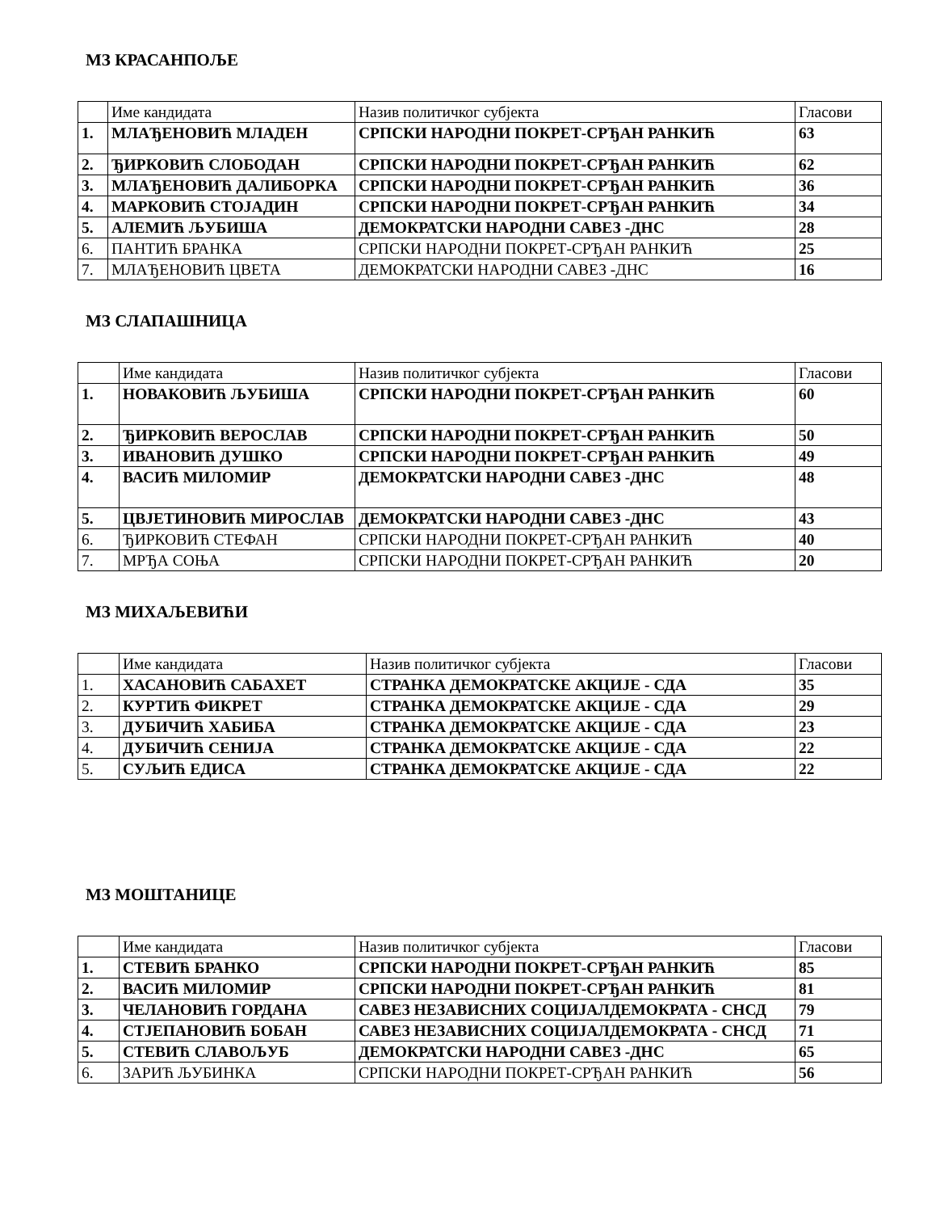МЗ КРАСАНПОЉЕ
| | Име кандидата | Назив политичког субјекта | Гласови |
| 1. | МЛАЂЕНОВИЋ МЛАДЕН | СРПСКИ НАРОДНИ ПОКРЕТ-СРЂАН РАНКИЋ | 63 |
| 2. | ЂИРКОВИЋ СЛОБОДАН | СРПСКИ НАРОДНИ ПОКРЕТ-СРЂАН РАНКИЋ | 62 |
| 3. | МЛАЂЕНОВИЋ ДАЛИБОРКА | СРПСКИ НАРОДНИ ПОКРЕТ-СРЂАН РАНКИЋ | 36 |
| 4. | МАРКОВИЋ СТОЈАДИН | СРПСКИ НАРОДНИ ПОКРЕТ-СРЂАН РАНКИЋ | 34 |
| 5. | АЛЕМИЋ ЉУБИША | ДЕМОКРАТСКИ НАРОДНИ САВЕЗ -ДНС | 28 |
| 6. | ПАНТИЋ БРАНКА | СРПСКИ НАРОДНИ ПОКРЕТ-СРЂАН РАНКИЋ | 25 |
| 7. | МЛАЂЕНОВИЋ ЦВЕТА | ДЕМОКРАТСКИ НАРОДНИ САВЕЗ -ДНС | 16 |
МЗ СЛАПАШНИЦА
| | Име кандидата | Назив политичког субјекта | Гласови |
| 1. | НОВАКОВИЋ ЉУБИША | СРПСКИ НАРОДНИ ПОКРЕТ-СРЂАН РАНКИЋ | 60 |
| 2. | ЂИРКОВИЋ ВЕРОСЛАВ | СРПСКИ НАРОДНИ ПОКРЕТ-СРЂАН РАНКИЋ | 50 |
| 3. | ИВАНОВИЋ ДУШКО | СРПСКИ НАРОДНИ ПОКРЕТ-СРЂАН РАНКИЋ | 49 |
| 4. | ВАСИЋ МИЛОМИР | ДЕМОКРАТСКИ НАРОДНИ САВЕЗ -ДНС | 48 |
| 5. | ЦВЈЕТИНОВИЋ МИРОСЛАВ | ДЕМОКРАТСКИ НАРОДНИ САВЕЗ -ДНС | 43 |
| 6. | ЂИРКОВИЋ СТЕФАН | СРПСКИ НАРОДНИ ПОКРЕТ-СРЂАН РАНКИЋ | 40 |
| 7. | МРЂА СОЊА | СРПСКИ НАРОДНИ ПОКРЕТ-СРЂАН РАНКИЋ | 20 |
МЗ МИХАЉЕВИЋИ
| | Име кандидата | Назив политичког субјекта | Гласови |
| 1. | ХАСАНОВИЋ САБАХЕТ | СТРАНКА ДЕМОКРАТСКЕ АКЦИЈЕ - СДА | 35 |
| 2. | КУРТИЋ ФИКРЕТ | СТРАНКА ДЕМОКРАТСКЕ АКЦИЈЕ - СДА | 29 |
| 3. | ДУБИЧИЋ ХАБИБА | СТРАНКА ДЕМОКРАТСКЕ АКЦИЈЕ - СДА | 23 |
| 4. | ДУБИЧИЋ СЕНИЈА | СТРАНКА ДЕМОКРАТСКЕ АКЦИЈЕ - СДА | 22 |
| 5. | СУЉИЋ ЕДИСА | СТРАНКА ДЕМОКРАТСКЕ АКЦИЈЕ - СДА | 22 |
МЗ МОШТАНИЦЕ
| | Име кандидата | Назив политичког субјекта | Гласови |
| 1. | СТЕВИЋ БРАНКО | СРПСКИ НАРОДНИ ПОКРЕТ-СРЂАН РАНКИЋ | 85 |
| 2. | ВАСИЋ МИЛОМИР | СРПСКИ НАРОДНИ ПОКРЕТ-СРЂАН РАНКИЋ | 81 |
| 3. | ЧЕЛАНОВИЋ ГОРДАНА | САВЕЗ НЕЗАВИСНИХ СОЦИЈАЛДЕМОКРАТА - СНСД | 79 |
| 4. | СТЈЕПАНОВИЋ БОБАН | САВЕЗ НЕЗАВИСНИХ СОЦИЈАЛДЕМОКРАТА - СНСД | 71 |
| 5. | СТЕВИЋ СЛАВОЉУБ | ДЕМОКРАТСКИ НАРОДНИ САВЕЗ -ДНС | 65 |
| 6. | ЗАРИЋ ЉУБИНКА | СРПСКИ НАРОДНИ ПОКРЕТ-СРЂАН РАНКИЋ | 56 |